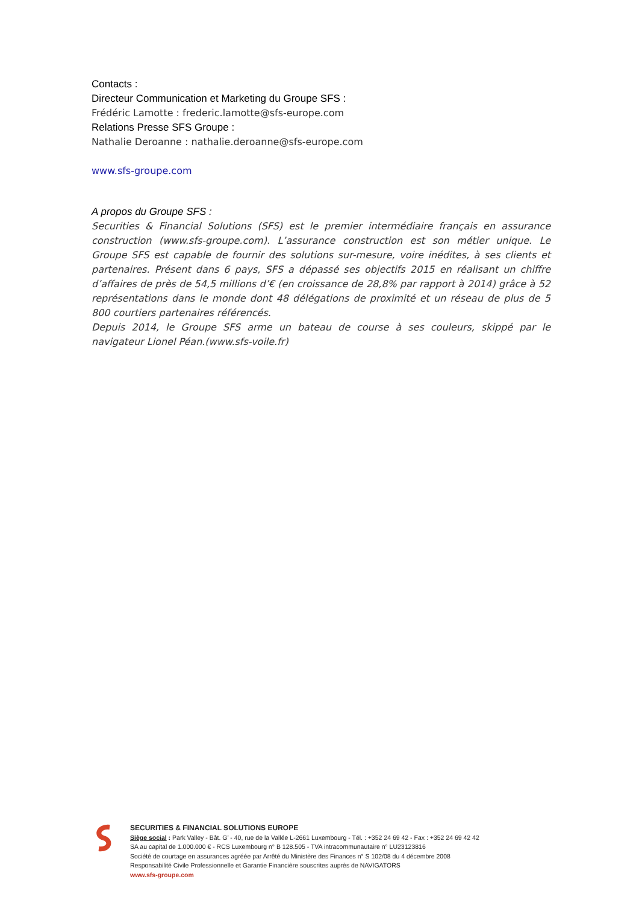Contacts :
Directeur Communication et Marketing du Groupe SFS :
Frédéric Lamotte : frederic.lamotte@sfs-europe.com
Relations Presse SFS Groupe :
Nathalie Deroanne : nathalie.deroanne@sfs-europe.com
www.sfs-groupe.com
A propos du Groupe SFS :
Securities & Financial Solutions (SFS) est le premier intermédiaire français en assurance construction (www.sfs-groupe.com). L’assurance construction est son métier unique. Le Groupe SFS est capable de fournir des solutions sur-mesure, voire inédites, à ses clients et partenaires. Présent dans 6 pays, SFS a dépassé ses objectifs 2015 en réalisant un chiffre d’affaires de près de 54,5 millions d’€ (en croissance de 28,8% par rapport à 2014) grâce à 52 représentations dans le monde dont 48 délégations de proximité et un réseau de plus de 5 800 courtiers partenaires référencés.
Depuis 2014, le Groupe SFS arme un bateau de course à ses couleurs, skippé par le navigateur Lionel Péan.(www.sfs-voile.fr)
SECURITIES & FINANCIAL SOLUTIONS EUROPE
Siège social : Park Valley - Bât. G’ - 40, rue de la Vallée L-2661 Luxembourg - Tél. : +352 24 69 42 - Fax : +352 24 69 42 42
SA au capital de 1.000.000 € - RCS Luxembourg n° B 128.505 - TVA intracommunautaire n° LU23123816
Société de courtage en assurances agréée par Arrêté du Ministère des Finances n° S 102/08 du 4 décembre 2008
Responsabilité Civile Professionnelle et Garantie Financière souscrites auprès de NAVIGATORS
www.sfs-groupe.com